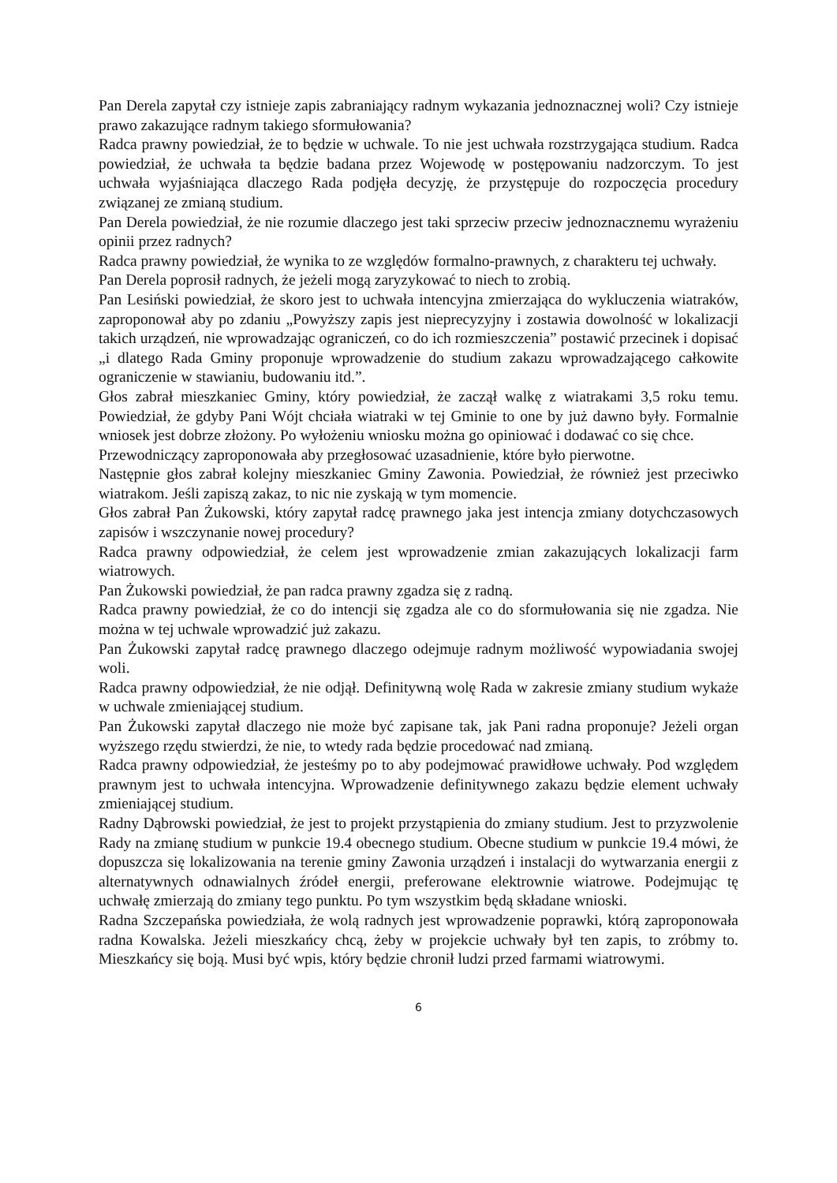Pan Derela zapytał czy istnieje zapis zabraniający radnym wykazania jednoznacznej woli? Czy istnieje prawo zakazujące radnym takiego sformułowania?
Radca prawny powiedział, że to będzie w uchwale. To nie jest uchwała rozstrzygająca studium. Radca powiedział, że uchwała ta będzie badana przez Wojewodę w postępowaniu nadzorczym. To jest uchwała wyjaśniająca dlaczego Rada podjęła decyzję, że przystępuje do rozpoczęcia procedury związanej ze zmianą studium.
Pan Derela powiedział, że nie rozumie dlaczego jest taki sprzeciw przeciw jednoznacznemu wyrażeniu opinii przez radnych?
Radca prawny powiedział, że wynika to ze względów formalno-prawnych, z charakteru tej uchwały.
Pan Derela poprosił radnych, że jeżeli mogą zaryzykować to niech to zrobią.
Pan Lesiński powiedział, że skoro jest to uchwała intencyjna zmierzająca do wykluczenia wiatraków, zaproponował aby po zdaniu „Powyższy zapis jest nieprecyzyjny i zostawia dowolność w lokalizacji takich urządzeń, nie wprowadzając ograniczeń, co do ich rozmieszczenia” postawić przecinek i dopisać „i dlatego Rada Gminy proponuje wprowadzenie do studium zakazu wprowadzającego całkowite ograniczenie w stawianiu, budowaniu itd.”.
Głos zabrał mieszkaniec Gminy, który powiedział, że zaczął walkę z wiatrakami 3,5 roku temu. Powiedział, że gdyby Pani Wójt chciała wiatraki w tej Gminie to one by już dawno były. Formalnie wniosek jest dobrze złożony. Po wyłożeniu wniosku można go opiniować i dodawać co się chce.
Przewodniczący zaproponowała aby przegłosować uzasadnienie, które było pierwotne.
Następnie głos zabrał kolejny mieszkaniec Gminy Zawonia. Powiedział, że również jest przeciwko wiatrakom. Jeśli zapiszą zakaz, to nic nie zyskają w tym momencie.
Głos zabrał Pan Żukowski, który zapytał radcę prawnego jaka jest intencja zmiany dotychczasowych zapisów i wszczynanie nowej procedury?
Radca prawny odpowiedział, że celem jest wprowadzenie zmian zakazujących lokalizacji farm wiatrowych.
Pan Żukowski powiedział, że pan radca prawny zgadza się z radną.
Radca prawny powiedział, że co do intencji się zgadza ale co do sformułowania się nie zgadza. Nie można w tej uchwale wprowadzić już zakazu.
Pan Żukowski zapytał radcę prawnego dlaczego odejmuje radnym możliwość wypowiadania swojej woli.
Radca prawny odpowiedział, że nie odjął. Definitywną wolę Rada w zakresie zmiany studium wykaże w uchwale zmieniającej studium.
Pan Żukowski zapytał dlaczego nie może być zapisane tak, jak Pani radna proponuje? Jeżeli organ wyższego rzędu stwierdzi, że nie, to wtedy rada będzie procedować nad zmianą.
Radca prawny odpowiedział, że jesteśmy po to aby podejmować prawidłowe uchwały. Pod względem prawnym jest to uchwała intencyjna. Wprowadzenie definitywnego zakazu będzie element uchwały zmieniającej studium.
Radny Dąbrowski powiedział, że jest to projekt przystąpienia do zmiany studium. Jest to przyzwolenie Rady na zmianę studium w punkcie 19.4 obecnego studium. Obecne studium w punkcie 19.4 mówi, że dopuszcza się lokalizowania na terenie gminy Zawonia urządzeń i instalacji do wytwarzania energii z alternatywnych odnawialnych źródeł energii, preferowane elektrownie wiatrowe. Podejmując tę uchwałę zmierzają do zmiany tego punktu. Po tym wszystkim będą składane wnioski.
Radna Szczepańska powiedziała, że wolą radnych jest wprowadzenie poprawki, którą zaproponowała radna Kowalska. Jeżeli mieszkańcy chcą, żeby w projekcie uchwały był ten zapis, to zróbmy to. Mieszkańcy się boją. Musi być wpis, który będzie chronił ludzi przed farmami wiatrowymi.
6